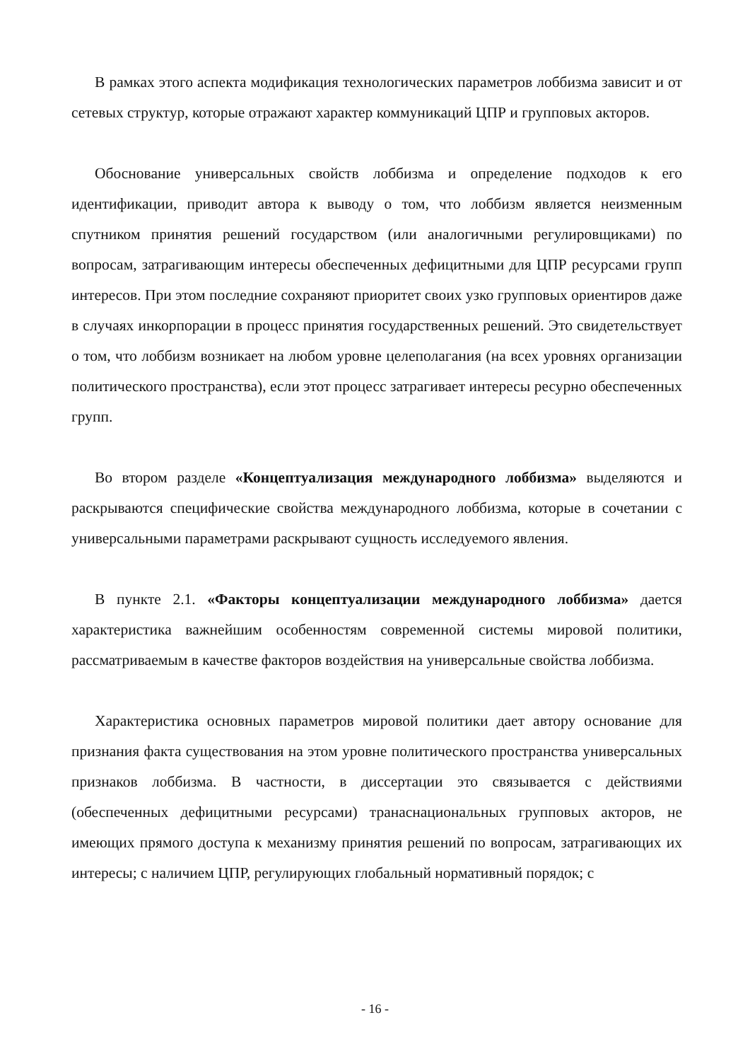В рамках этого аспекта модификация технологических параметров лоббизма зависит и от сетевых структур, которые отражают характер коммуникаций ЦПР и групповых акторов.
Обоснование универсальных свойств лоббизма и определение подходов к его идентификации, приводит автора к выводу о том, что лоббизм является неизменным спутником принятия решений государством (или аналогичными регулировщиками) по вопросам, затрагивающим интересы обеспеченных дефицитными для ЦПР ресурсами групп интересов. При этом последние сохраняют приоритет своих узко групповых ориентиров даже в случаях инкорпорации в процесс принятия государственных решений. Это свидетельствует о том, что лоббизм возникает на любом уровне целеполагания (на всех уровнях организации политического пространства), если этот процесс затрагивает интересы ресурно обеспеченных групп.
Во втором разделе «Концептуализация международного лоббизма» выделяются и раскрываются специфические свойства международного лоббизма, которые в сочетании с универсальными параметрами раскрывают сущность исследуемого явления.
В пункте 2.1. «Факторы концептуализации международного лоббизма» дается характеристика важнейшим особенностям современной системы мировой политики, рассматриваемым в качестве факторов воздействия на универсальные свойства лоббизма.
Характеристика основных параметров мировой политики дает автору основание для признания факта существования на этом уровне политического пространства универсальных признаков лоббизма. В частности, в диссертации это связывается с действиями (обеспеченных дефицитными ресурсами) транаснациональных групповых акторов, не имеющих прямого доступа к механизму принятия решений по вопросам, затрагивающих их интересы; с наличием ЦПР, регулирующих глобальный нормативный порядок; с
- 16 -